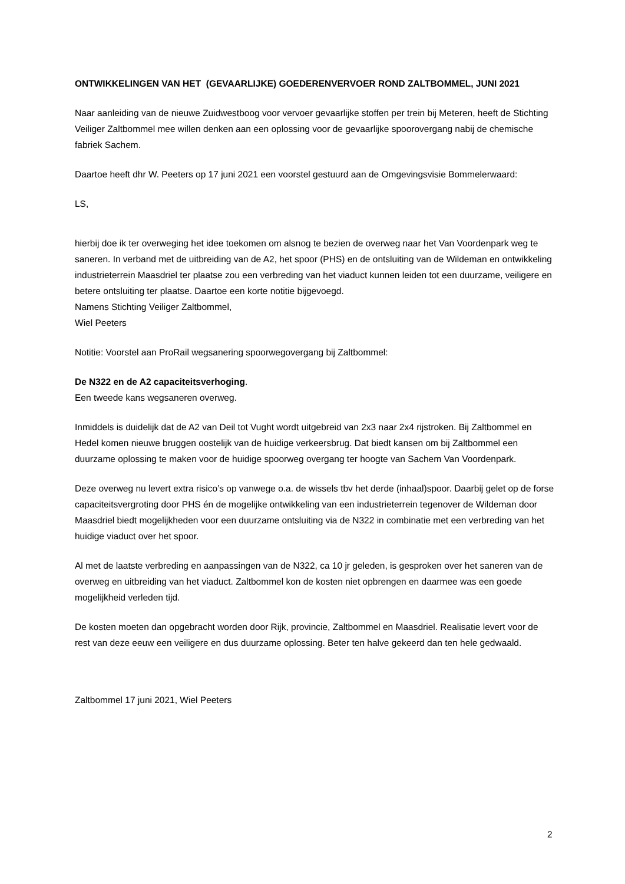ONTWIKKELINGEN VAN HET (GEVAARLIJKE) GOEDERENVERVOER ROND ZALTBOMMEL, JUNI 2021
Naar aanleiding van de nieuwe Zuidwestboog voor vervoer gevaarlijke stoffen per trein bij Meteren, heeft de Stichting Veiliger Zaltbommel mee willen denken aan een oplossing voor de gevaarlijke spoorovergang nabij de chemische fabriek Sachem.
Daartoe heeft dhr W. Peeters op 17 juni 2021 een voorstel gestuurd aan de Omgevingsvisie Bommelerwaard:
LS,
hierbij doe ik ter overweging het idee toekomen om alsnog te bezien de overweg naar het Van Voordenpark weg te saneren. In verband met de uitbreiding van de A2, het spoor (PHS) en de ontsluiting van de Wildeman en ontwikkeling industrieterrein Maasdriel ter plaatse zou een verbreding van het viaduct kunnen leiden tot een duurzame, veiligere en betere ontsluiting ter plaatse. Daartoe een korte notitie bijgevoegd.
Namens Stichting Veiliger Zaltbommel,
Wiel Peeters
Notitie: Voorstel aan ProRail wegsanering spoorwegovergang bij Zaltbommel:
De N322 en de A2 capaciteitsverhoging.
Een tweede kans wegsaneren overweg.
Inmiddels is duidelijk dat de A2 van Deil tot Vught wordt uitgebreid van 2x3 naar 2x4 rijstroken. Bij Zaltbommel en Hedel komen nieuwe bruggen oostelijk van de huidige verkeersbrug. Dat biedt kansen om bij Zaltbommel een duurzame oplossing te maken voor de huidige spoorweg overgang ter hoogte van Sachem Van Voordenpark.
Deze overweg nu levert extra risico’s op vanwege o.a. de wissels tbv het derde (inhaal)spoor. Daarbij gelet op de forse capaciteitsvergroting door PHS én de mogelijke ontwikkeling van een industrieterrein tegenover de Wildeman door Maasdriel biedt mogelijkheden voor een duurzame ontsluiting via de N322 in combinatie met een verbreding van het huidige viaduct over het spoor.
Al met de laatste verbreding en aanpassingen van de N322, ca 10 jr geleden, is gesproken over het saneren van de overweg en uitbreiding van het viaduct. Zaltbommel kon de kosten niet opbrengen en daarmee was een goede mogelijkheid verleden tijd.
De kosten moeten dan opgebracht worden door Rijk, provincie, Zaltbommel en Maasdriel. Realisatie levert voor de rest van deze eeuw een veiligere en dus duurzame oplossing. Beter ten halve gekeerd dan ten hele gedwaald.
Zaltbommel 17 juni 2021, Wiel Peeters
2